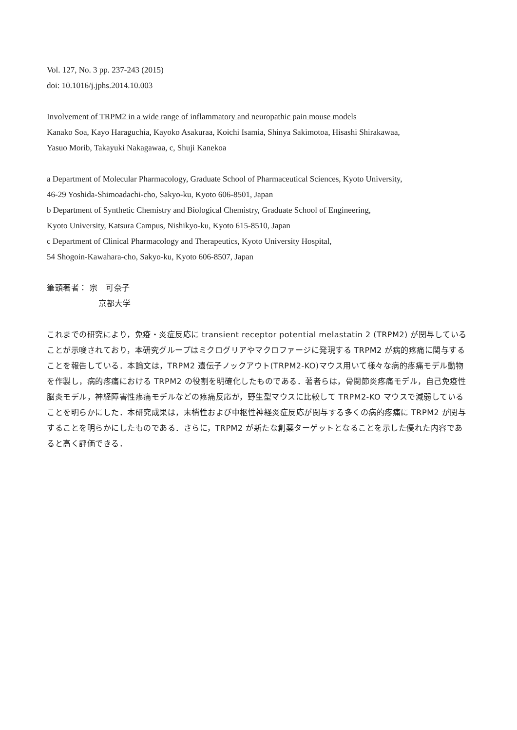Vol. 127, No. 3 pp. 237-243 (2015)
doi: 10.1016/j.jphs.2014.10.003
Involvement of TRPM2 in a wide range of inflammatory and neuropathic pain mouse models
Kanako Soa, Kayo Haraguchia, Kayoko Asakuraa, Koichi Isamia, Shinya Sakimotoa, Hisashi Shirakawaa,
Yasuo Morib, Takayuki Nakagawaa, c, Shuji Kanekoa
a Department of Molecular Pharmacology, Graduate School of Pharmaceutical Sciences, Kyoto University,
46-29 Yoshida-Shimoadachi-cho, Sakyo-ku, Kyoto 606-8501, Japan
b Department of Synthetic Chemistry and Biological Chemistry, Graduate School of Engineering,
Kyoto University, Katsura Campus, Nishikyo-ku, Kyoto 615-8510, Japan
c Department of Clinical Pharmacology and Therapeutics, Kyoto University Hospital,
54 Shogoin-Kawahara-cho, Sakyo-ku, Kyoto 606-8507, Japan
筆頭著者： 宗　可奈子
京都大学
これまでの研究により，免疫・炎症反応に transient receptor potential melastatin 2 (TRPM2) が関与していることが示唆されており，本研究グループはミクログリアやマクロファージに発現する TRPM2 が病的疼痛に関与することを報告している．本論文は，TRPM2 遺伝子ノックアウト(TRPM2-KO)マウス用いて様々な病的疼痛モデル動物を作製し，病的疼痛における TRPM2 の役割を明確化したものである．著者らは，骨関節炎疼痛モデル，自己免疫性脳炎モデル，神経障害性疼痛モデルなどの疼痛反応が，野生型マウスに比較して TRPM2-KO マウスで減弱していることを明らかにした．本研究成果は，末梢性および中枢性神経炎症反応が関与する多くの病的疼痛に TRPM2 が関与することを明らかにしたものである．さらに，TRPM2 が新たな創薬ターゲットとなることを示した優れた内容であると高く評価できる．